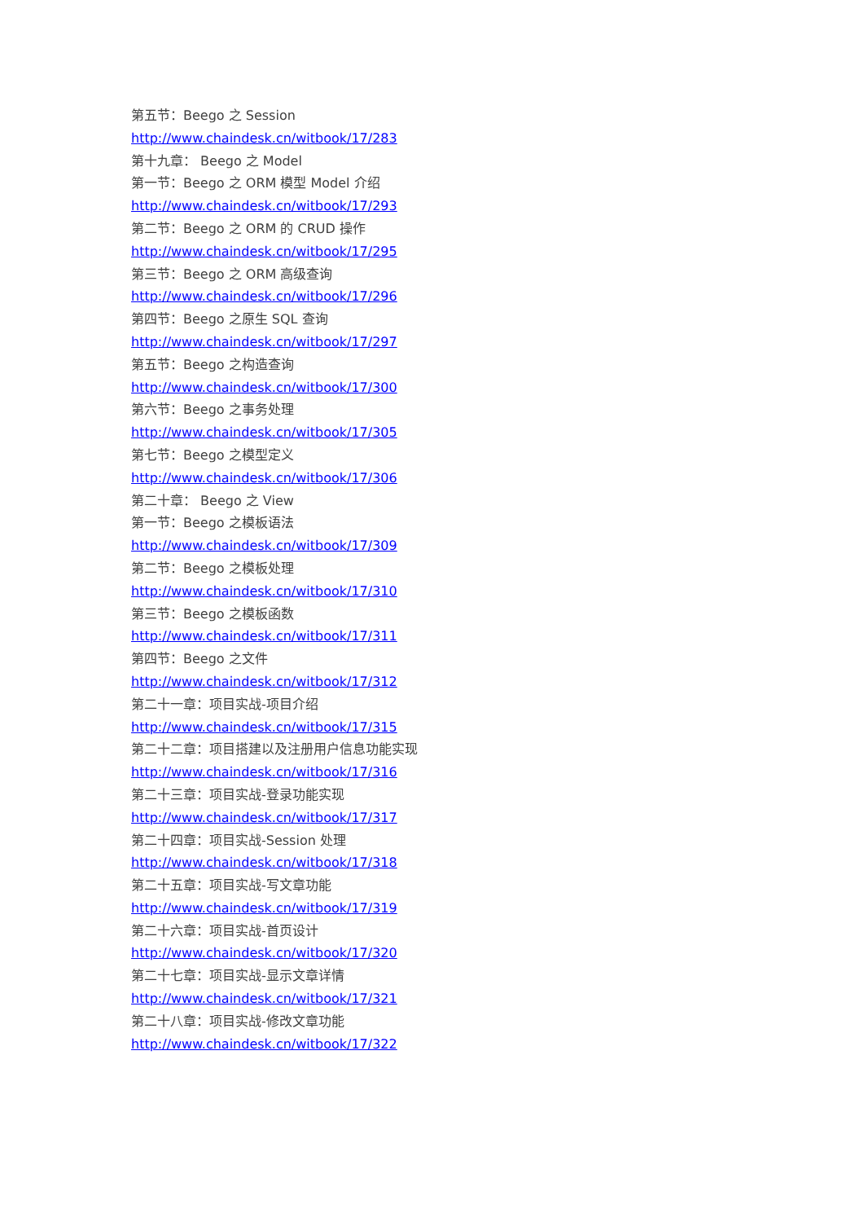第五节：Beego 之 Session
http://www.chaindesk.cn/witbook/17/283
第十九章： Beego 之 Model
第一节：Beego 之 ORM 模型 Model 介绍
http://www.chaindesk.cn/witbook/17/293
第二节：Beego 之 ORM 的 CRUD 操作
http://www.chaindesk.cn/witbook/17/295
第三节：Beego 之 ORM 高级查询
http://www.chaindesk.cn/witbook/17/296
第四节：Beego 之原生 SQL 查询
http://www.chaindesk.cn/witbook/17/297
第五节：Beego 之构造查询
http://www.chaindesk.cn/witbook/17/300
第六节：Beego 之事务处理
http://www.chaindesk.cn/witbook/17/305
第七节：Beego 之模型定义
http://www.chaindesk.cn/witbook/17/306
第二十章： Beego 之 View
第一节：Beego 之模板语法
http://www.chaindesk.cn/witbook/17/309
第二节：Beego 之模板处理
http://www.chaindesk.cn/witbook/17/310
第三节：Beego 之模板函数
http://www.chaindesk.cn/witbook/17/311
第四节：Beego 之文件
http://www.chaindesk.cn/witbook/17/312
第二十一章：项目实战-项目介绍
http://www.chaindesk.cn/witbook/17/315
第二十二章：项目搭建以及注册用户信息功能实现
http://www.chaindesk.cn/witbook/17/316
第二十三章：项目实战-登录功能实现
http://www.chaindesk.cn/witbook/17/317
第二十四章：项目实战-Session 处理
http://www.chaindesk.cn/witbook/17/318
第二十五章：项目实战-写文章功能
http://www.chaindesk.cn/witbook/17/319
第二十六章：项目实战-首页设计
http://www.chaindesk.cn/witbook/17/320
第二十七章：项目实战-显示文章详情
http://www.chaindesk.cn/witbook/17/321
第二十八章：项目实战-修改文章功能
http://www.chaindesk.cn/witbook/17/322